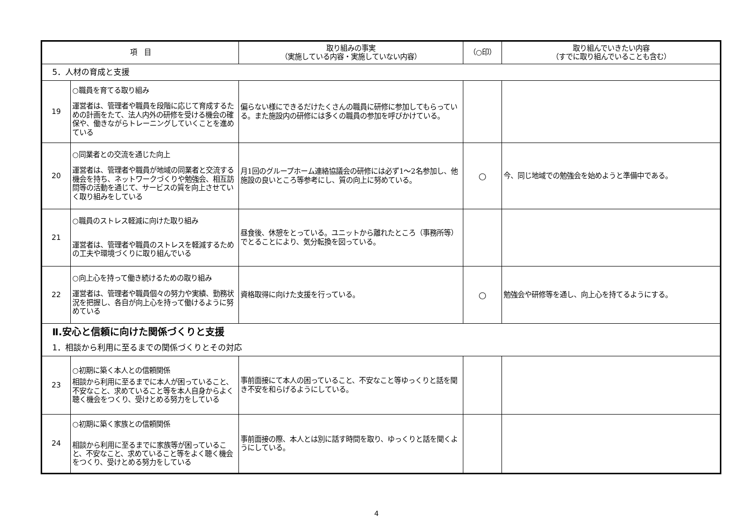| 項 目 | | 取り組みの事実 （実施している内容・実施していない内容） | （○印） | 取り組んでいきたい内容 （すでに取り組んでいることも含む） |
| --- | --- | --- | --- | --- |
| 5．人材の育成と支援 | | | | |
| 19 | ○職員を育てる取り組み 運営者は、管理者や職員を段階に応じて育成するための計画をたて、法人内外の研修を受ける機会の確保や、働きながらトレーニングしていくことを進めている | 偏らない様にできるだけたくさんの職員に研修に参加してもらっている。また施設内の研修には多くの職員の参加を呼びかけている。 | | |
| 20 | ○同業者との交流を通じた向上 運営者は、管理者や職員が地域の同業者と交流する機会を持ち、ネットワークづくりや勉強会、相互訪問等の活動を通じて、サービスの質を向上させていく取り組みをしている | 月1回のグループホーム連絡協議会の研修には必ず1～2名参加し、他施設の良いところ等参考にし、質の向上に努めている。 | ○ | 今、同じ地域での勉強会を始めようと準備中である。 |
| 21 | ○職員のストレス軽減に向けた取り組み 運営者は、管理者や職員のストレスを軽減するための工夫や環境づくりに取り組んでいる | 昼食後、休憩をとっている。ユニットから離れたところ（事務所等）でとることにより、気分転換を図っている。 | | |
| 22 | ○向上心を持って働き続けるための取り組み 運営者は、管理者や職員個々の努力や実績、勤務状況を把握し、各自が向上心を持って働けるように努めている | 資格取得に向けた支援を行っている。 | ○ | 勉強会や研修等を通し、向上心を持てるようにする。 |
| Ⅱ.安心と信頼に向けた関係づくりと支援 | | | | |
| 1．相談から利用に至るまでの関係づくりとその対応 | | | | |
| 23 | ○初期に築く本人との信頼関係 相談から利用に至るまでに本人が困っていること、不安なこと、求めていること等を本人自身からよく聴く機会をつくり、受けとめる努力をしている | 事前面接にて本人の困っていること、不安なこと等ゆっくりと話を聞き不安を和らげるようにしている。 | | |
| 24 | ○初期に築く家族との信頼関係 相談から利用に至るまでに家族等が困っていること、不安なこと、求めていること等をよく聴く機会をつくり、受けとめる努力をしている | 事前面接の際、本人とは別に話す時間を取り、ゆっくりと話を聞くようにしている。 | | |
4